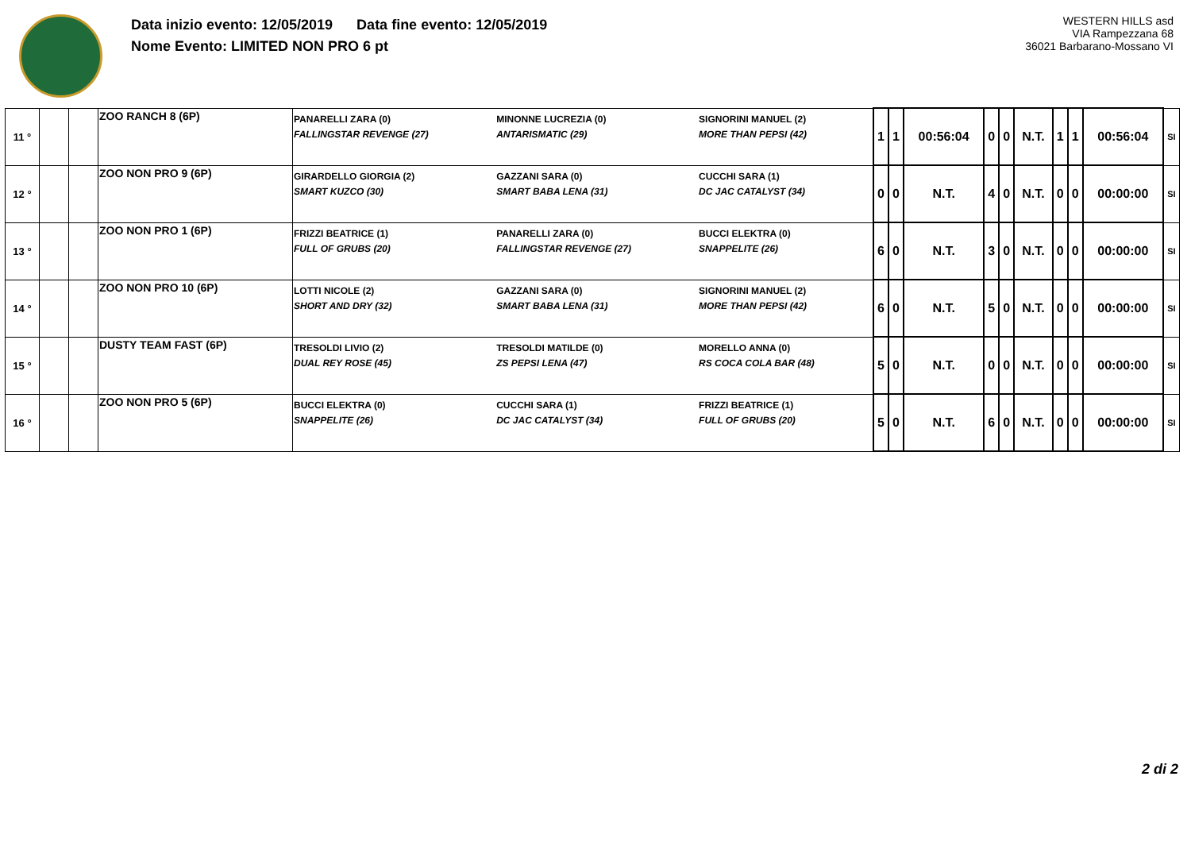Data inizio evento: 12/05/2019 Data fine evento: 12/05/2019
Nome Evento: LIMITED NON PRO 6 pt
WESTERN HILLS asd
VIA Rampezzana 68
36021 Barbarano-Mossano VI
| 11 ° | | | ZOO RANCH 8 (6P) | PANARELLI ZARA (0) FALLINGSTAR REVENGE (27) | MINONNE LUCREZIA (0) ANTARISMATIC (29) | SIGNORINI MANUEL (2) MORE THAN PEPSI (42) | 1 | 1 | 00:56:04 | 0 | 0 | N.T. | 1 | 1 | 00:56:04 | SI |
| 12 ° | | | ZOO NON PRO 9 (6P) | GIRARDELLO GIORGIA (2) SMART KUZCO (30) | GAZZANI SARA (0) SMART BABA LENA (31) | CUCCHI SARA (1) DC JAC CATALYST (34) | 0 | 0 | N.T. | 4 | 0 | N.T. | 0 | 0 | 00:00:00 | SI |
| 13 ° | | | ZOO NON PRO 1 (6P) | FRIZZI BEATRICE (1) FULL OF GRUBS (20) | PANARELLI ZARA (0) FALLINGSTAR REVENGE (27) | BUCCI ELEKTRA (0) SNAPPELITE (26) | 6 | 0 | N.T. | 3 | 0 | N.T. | 0 | 0 | 00:00:00 | SI |
| 14 ° | | | ZOO NON PRO 10 (6P) | LOTTI NICOLE (2) SHORT AND DRY (32) | GAZZANI SARA (0) SMART BABA LENA (31) | SIGNORINI MANUEL (2) MORE THAN PEPSI (42) | 6 | 0 | N.T. | 5 | 0 | N.T. | 0 | 0 | 00:00:00 | SI |
| 15 ° | | | DUSTY TEAM FAST (6P) | TRESOLDI LIVIO (2) DUAL REY ROSE (45) | TRESOLDI MATILDE (0) ZS PEPSI LENA (47) | MORELLO ANNA (0) RS COCA COLA BAR (48) | 5 | 0 | N.T. | 0 | 0 | N.T. | 0 | 0 | 00:00:00 | SI |
| 16 ° | | | ZOO NON PRO 5 (6P) | BUCCI ELEKTRA (0) SNAPPELITE (26) | CUCCHI SARA (1) DC JAC CATALYST (34) | FRIZZI BEATRICE (1) FULL OF GRUBS (20) | 5 | 0 | N.T. | 6 | 0 | N.T. | 0 | 0 | 00:00:00 | SI |
2 di 2